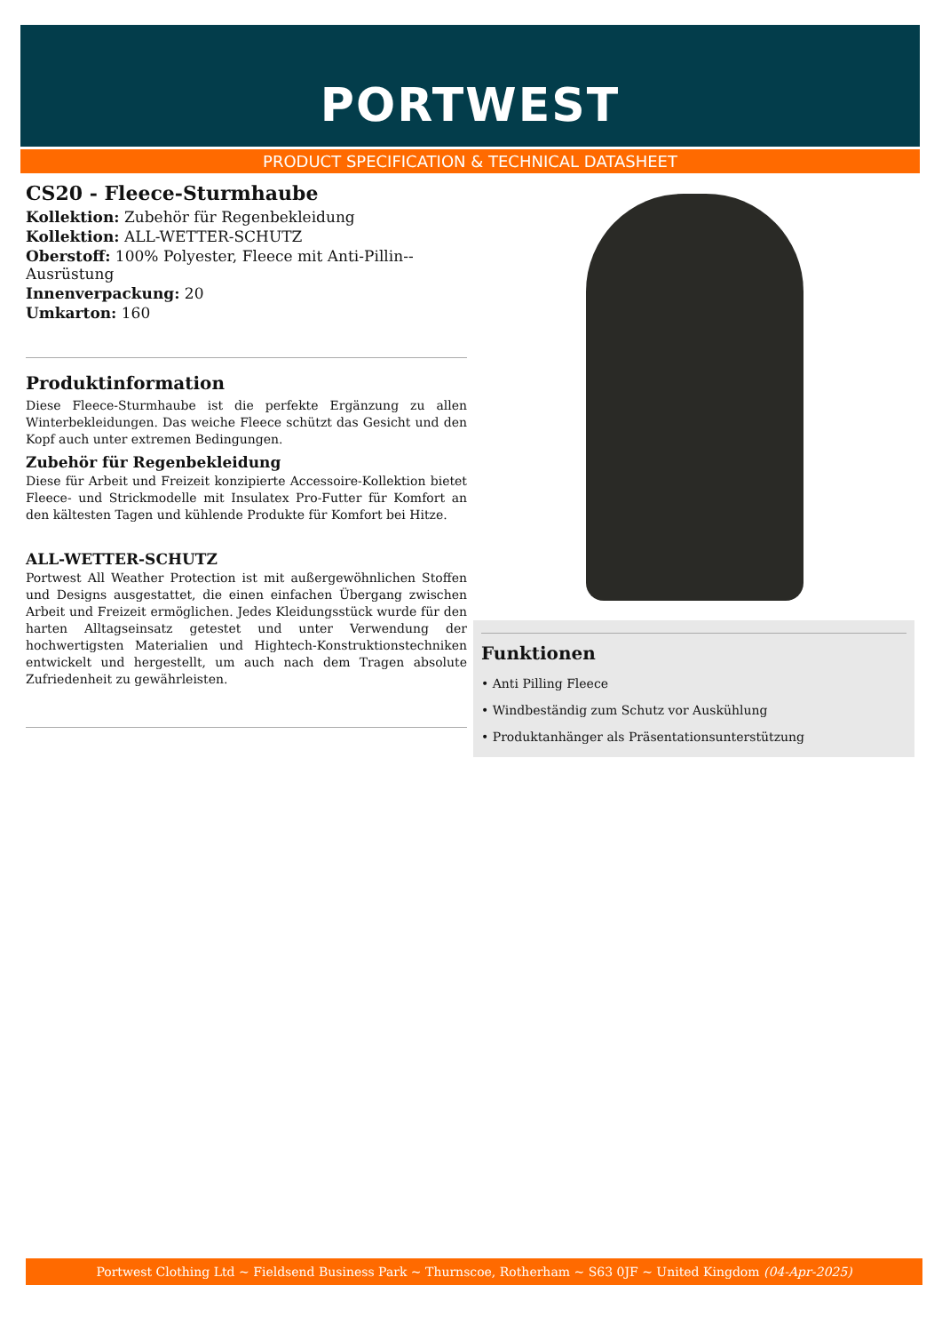PORTWEST
PRODUCT SPECIFICATION & TECHNICAL DATASHEET
CS20 - Fleece-Sturmhaube
Kollektion: Zubehör für Regenbekleidung
Kollektion: ALL-WETTER-SCHUTZ
Oberstoff: 100% Polyester, Fleece mit Anti-Pillin--Ausrüstung
Innenverpackung: 20
Umkarton: 160
Produktinformation
Diese Fleece-Sturmhaube ist die perfekte Ergänzung zu allen Winterbekleidungen. Das weiche Fleece schützt das Gesicht und den Kopf auch unter extremen Bedingungen.
Zubehör für Regenbekleidung
Diese für Arbeit und Freizeit konzipierte Accessoire-Kollektion bietet Fleece- und Strickmodelle mit Insulatex Pro-Futter für Komfort an den kältesten Tagen und kühlende Produkte für Komfort bei Hitze.
ALL-WETTER-SCHUTZ
Portwest All Weather Protection ist mit außergewöhnlichen Stoffen und Designs ausgestattet, die einen einfachen Übergang zwischen Arbeit und Freizeit ermöglichen. Jedes Kleidungsstück wurde für den harten Alltagseinsatz getestet und unter Verwendung der hochwertigsten Materialien und Hightech-Konstruktionstechniken entwickelt und hergestellt, um auch nach dem Tragen absolute Zufriedenheit zu gewährleisten.
Funktionen
• Anti Pilling Fleece
• Windbeständig zum Schutz vor Auskühlung
• Produktanhänger als Präsentationsunterstützung
Portwest Clothing Ltd ~ Fieldsend Business Park ~ Thurnscoe, Rotherham ~ S63 0JF ~ United Kingdom (04-Apr-2025)